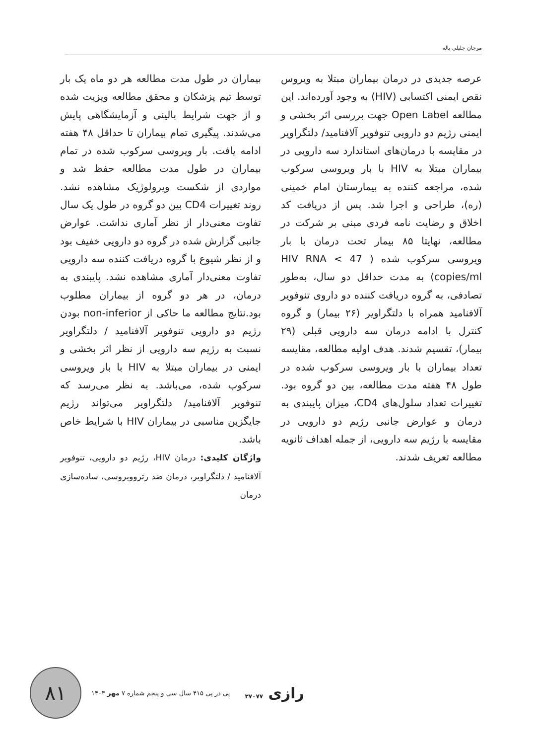مرجان جلیلی باله
عرصه جدیدی در درمان بیماران مبتلا به ویروس نقص ایمنی اکتسابی (HIV) به وجود آورده‌اند. این مطالعه Open Label جهت بررسی اثر بخشی و ایمنی رژیم دو دارویی تنوفویر آلافنامید/ دلتگراویر در مقایسه با درمان‌های استاندارد سه دارویی در بیماران مبتلا به HIV با بار ویروسی سرکوب شده، مراجعه کننده به بیمارستان امام خمینی (ره)، طراحی و اجرا شد. پس از دریافت کد اخلاق و رضایت نامه فردی مبنی بر شرکت در مطالعه، نهایتا ۸۵ بیمار تحت درمان با بار ویروسی سرکوب شده ( HIV RNA < 47 copies/ml) به مدت حداقل دو سال، به‌طور تصادفی، به گروه دریافت کننده دو داروی تنوفویر آلافنامید همراه با دلتگراویر (۲۶ بیمار) و گروه کنترل با ادامه درمان سه دارویی قبلی (۲۹ بیمار)، تقسیم شدند. هدف اولیه مطالعه، مقایسه تعداد بیماران با بار ویروسی سرکوب شده در طول ۴۸ هفته مدت مطالعه، بین دو گروه بود. تغییرات تعداد سلول‌های CD4، میزان پایبندی به درمان و عوارض جانبی رژیم دو دارویی در مقایسه با رژیم سه دارویی، از جمله اهداف ثانویه مطالعه تعریف شدند.
بیماران در طول مدت مطالعه هر دو ماه یک بار توسط تیم پزشکان و محقق مطالعه ویزیت شده و از جهت شرایط بالینی و آزمایشگاهی پایش می‌شدند. پیگیری تمام بیماران تا حداقل ۴۸ هفته ادامه یافت. بار ویروسی سرکوب شده در تمام بیماران در طول مدت مطالعه حفظ شد و مواردی از شکست ویرولوژیک مشاهده نشد. روند تغییرات CD4 بین دو گروه در طول یک سال تفاوت معنی‌دار از نظر آماری نداشت. عوارض جانبی گزارش شده در گروه دو دارویی خفیف بود و از نظر شیوع با گروه دریافت کننده سه دارویی تفاوت معنی‌دار آماری مشاهده نشد. پایبندی به درمان، در هر دو گروه از بیماران مطلوب بود.نتایج مطالعه ما حاکی از non-inferior بودن رژیم دو دارویی تنوفویر آلافنامید / دلتگراویر نسبت به رژیم سه دارویی از نظر اثر بخشی و ایمنی در بیماران مبتلا به HIV با بار ویروسی سرکوب شده، می‌باشد. به نظر می‌رسد که تنوفویر آلافنامید/ دلتگراویر می‌تواند رژیم جایگزین مناسبی در بیماران HIV با شرایط خاص باشد.
واژگان کلیدی: درمان HIV، رژیم دو دارویی، تنوفویر آلافنامید / دلتگراویر، درمان ضد رتروویروسی، ساده‌سازی درمان
۸۱
پی در پی ۴۱۵ سال سی و پنجم شماره ۷ مهر ۱۴۰۳
رازی ۳۷۰۷۷